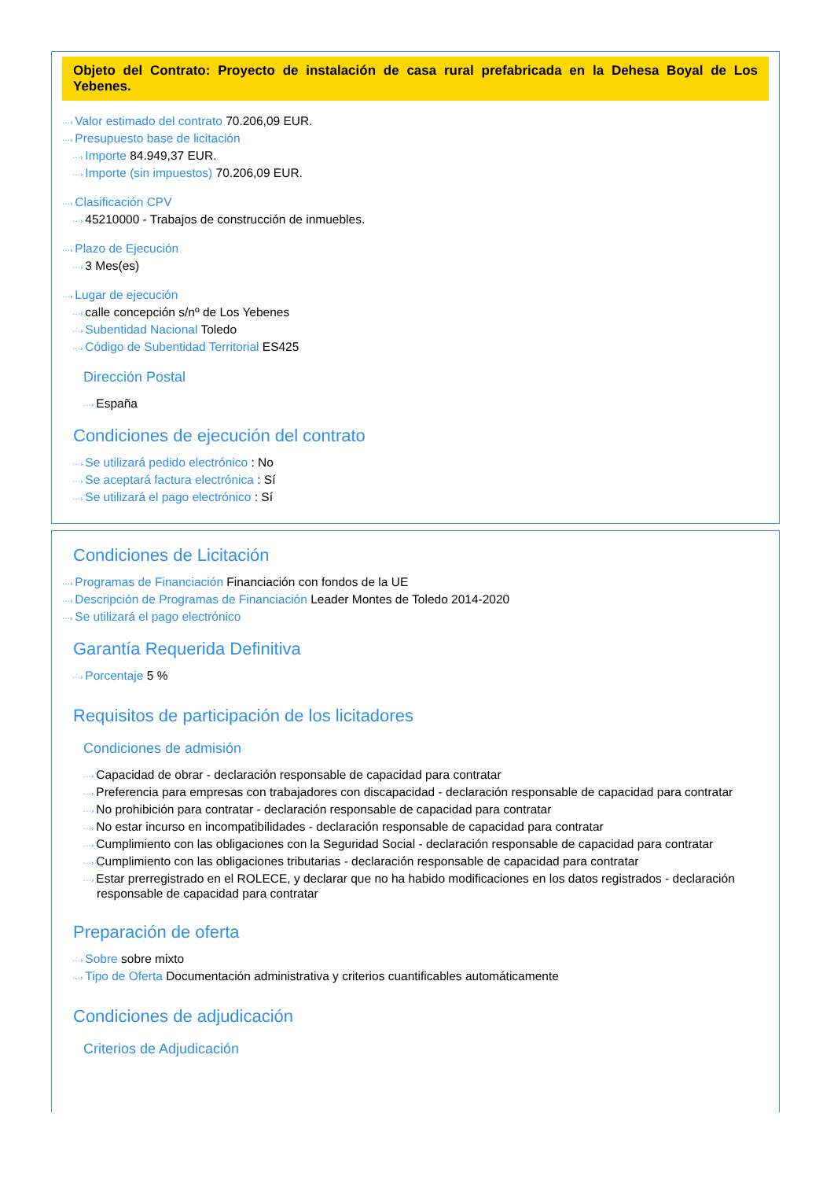Objeto del Contrato: Proyecto de instalación de casa rural prefabricada en la Dehesa Boyal de Los Yebenes.
···› Valor estimado del contrato 70.206,09 EUR.
···› Presupuesto base de licitación
···› Importe 84.949,37 EUR.
···› Importe (sin impuestos) 70.206,09 EUR.
···› Clasificación CPV
···› 45210000 - Trabajos de construcción de inmuebles.
···› Plazo de Ejecución
···› 3 Mes(es)
···› Lugar de ejecución
···› calle concepción s/nº de Los Yebenes
···› Subentidad Nacional Toledo
···› Código de Subentidad Territorial ES425
Dirección Postal
···› España
Condiciones de ejecución del contrato
···› Se utilizará pedido electrónico : No
···› Se aceptará factura electrónica : Sí
···› Se utilizará el pago electrónico : Sí
Condiciones de Licitación
···› Programas de Financiación Financiación con fondos de la UE
···› Descripción de Programas de Financiación Leader Montes de Toledo 2014-2020
···› Se utilizará el pago electrónico
Garantía Requerida Definitiva
···› Porcentaje 5 %
Requisitos de participación de los licitadores
Condiciones de admisión
···› Capacidad de obrar - declaración responsable de capacidad para contratar
···› Preferencia para empresas con trabajadores con discapacidad - declaración responsable de capacidad para contratar
···› No prohibición para contratar - declaración responsable de capacidad para contratar
···› No estar incurso en incompatibilidades - declaración responsable de capacidad para contratar
···› Cumplimiento con las obligaciones con la Seguridad Social - declaración responsable de capacidad para contratar
···› Cumplimiento con las obligaciones tributarias - declaración responsable de capacidad para contratar
···› Estar prerregistrado en el ROLECE, y declarar que no ha habido modificaciones en los datos registrados - declaración
responsable de capacidad para contratar
Preparación de oferta
···› Sobre sobre mixto
···› Tipo de Oferta Documentación administrativa y criterios cuantificables automáticamente
Condiciones de adjudicación
Criterios de Adjudicación